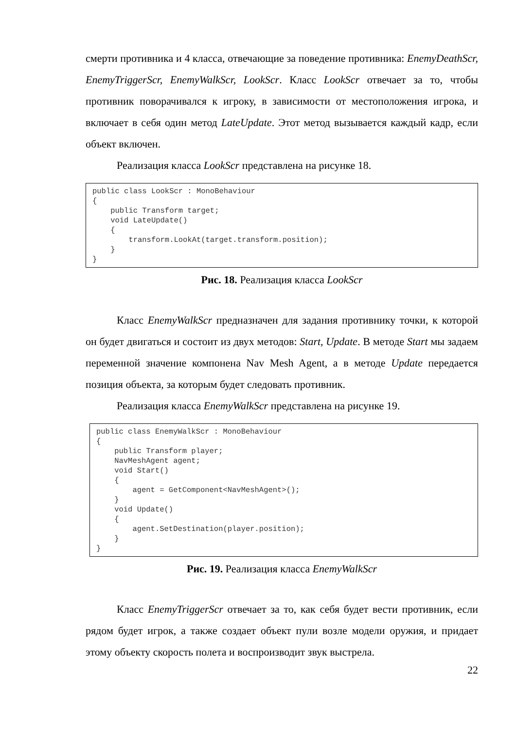смерти противника и 4 класса, отвечающие за поведение противника: EnemyDeathScr, EnemyTriggerScr, EnemyWalkScr, LookScr. Класс LookScr отвечает за то, чтобы противник поворачивался к игроку, в зависимости от местоположения игрока, и включает в себя один метод LateUpdate. Этот метод вызывается каждый кадр, если объект включен.
Реализация класса LookScr представлена на рисунке 18.
public class LookScr : MonoBehaviour
{
    public Transform target;
    void LateUpdate()
    {
        transform.LookAt(target.transform.position);
    }
}
Рис. 18. Реализация класса LookScr
Класс EnemyWalkScr предназначен для задания противнику точки, к которой он будет двигаться и состоит из двух методов: Start, Update. В методе Start мы задаем переменной значение компонена Nav Mesh Agent, а в методе Update передается позиция объекта, за которым будет следовать противник.
Реализация класса EnemyWalkScr представлена на рисунке 19.
public class EnemyWalkScr : MonoBehaviour
{
    public Transform player;
    NavMeshAgent agent;
    void Start()
    {
        agent = GetComponent<NavMeshAgent>();
    }
    void Update()
    {
        agent.SetDestination(player.position);
    }
}
Рис. 19. Реализация класса EnemyWalkScr
Класс EnemyTriggerScr отвечает за то, как себя будет вести противник, если рядом будет игрок, а также создает объект пули возле модели оружия, и придает этому объекту скорость полета и воспроизводит звук выстрела.
22